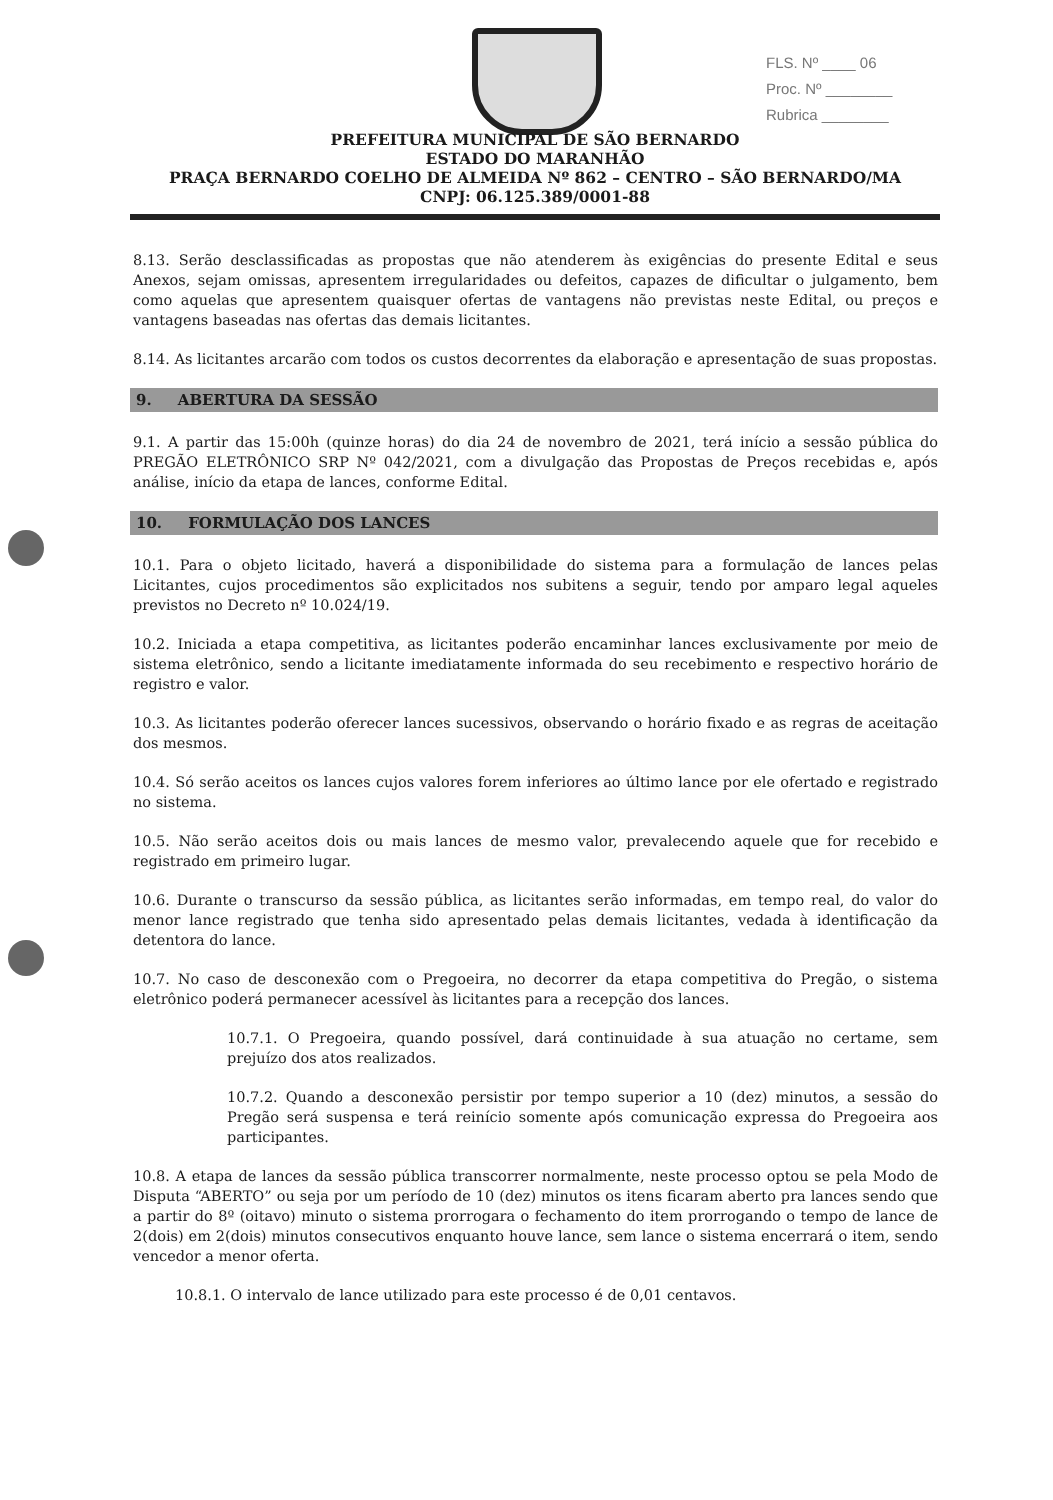FLS. Nº ____ 06
Proc. Nº ________
Rubrica ________
PREFEITURA MUNICIPAL DE SÃO BERNARDO
ESTADO DO MARANHÃO
PRAÇA BERNARDO COELHO DE ALMEIDA Nº 862 – CENTRO – SÃO BERNARDO/MA
CNPJ: 06.125.389/0001-88
8.13. Serão desclassificadas as propostas que não atenderem às exigências do presente Edital e seus Anexos, sejam omissas, apresentem irregularidades ou defeitos, capazes de dificultar o julgamento, bem como aquelas que apresentem quaisquer ofertas de vantagens não previstas neste Edital, ou preços e vantagens baseadas nas ofertas das demais licitantes.
8.14. As licitantes arcarão com todos os custos decorrentes da elaboração e apresentação de suas propostas.
9. ABERTURA DA SESSÃO
9.1. A partir das 15:00h (quinze horas) do dia 24 de novembro de 2021, terá início a sessão pública do PREGÃO ELETRÔNICO SRP Nº 042/2021, com a divulgação das Propostas de Preços recebidas e, após análise, início da etapa de lances, conforme Edital.
10. FORMULAÇÃO DOS LANCES
10.1. Para o objeto licitado, haverá a disponibilidade do sistema para a formulação de lances pelas Licitantes, cujos procedimentos são explicitados nos subitens a seguir, tendo por amparo legal aqueles previstos no Decreto nº 10.024/19.
10.2. Iniciada a etapa competitiva, as licitantes poderão encaminhar lances exclusivamente por meio de sistema eletrônico, sendo a licitante imediatamente informada do seu recebimento e respectivo horário de registro e valor.
10.3. As licitantes poderão oferecer lances sucessivos, observando o horário fixado e as regras de aceitação dos mesmos.
10.4. Só serão aceitos os lances cujos valores forem inferiores ao último lance por ele ofertado e registrado no sistema.
10.5. Não serão aceitos dois ou mais lances de mesmo valor, prevalecendo aquele que for recebido e registrado em primeiro lugar.
10.6. Durante o transcurso da sessão pública, as licitantes serão informadas, em tempo real, do valor do menor lance registrado que tenha sido apresentado pelas demais licitantes, vedada à identificação da detentora do lance.
10.7. No caso de desconexão com o Pregoeira, no decorrer da etapa competitiva do Pregão, o sistema eletrônico poderá permanecer acessível às licitantes para a recepção dos lances.
10.7.1. O Pregoeira, quando possível, dará continuidade à sua atuação no certame, sem prejuízo dos atos realizados.
10.7.2. Quando a desconexão persistir por tempo superior a 10 (dez) minutos, a sessão do Pregão será suspensa e terá reinício somente após comunicação expressa do Pregoeira aos participantes.
10.8. A etapa de lances da sessão pública transcorrer normalmente, neste processo optou se pela Modo de Disputa “ABERTO” ou seja por um período de 10 (dez) minutos os itens ficaram aberto pra lances sendo que a partir do 8º (oitavo) minuto o sistema prorrogara o fechamento do item prorrogando o tempo de lance de 2(dois) em 2(dois) minutos consecutivos enquanto houve lance, sem lance o sistema encerrará o item, sendo vencedor a menor oferta.
10.8.1. O intervalo de lance utilizado para este processo é de 0,01 centavos.